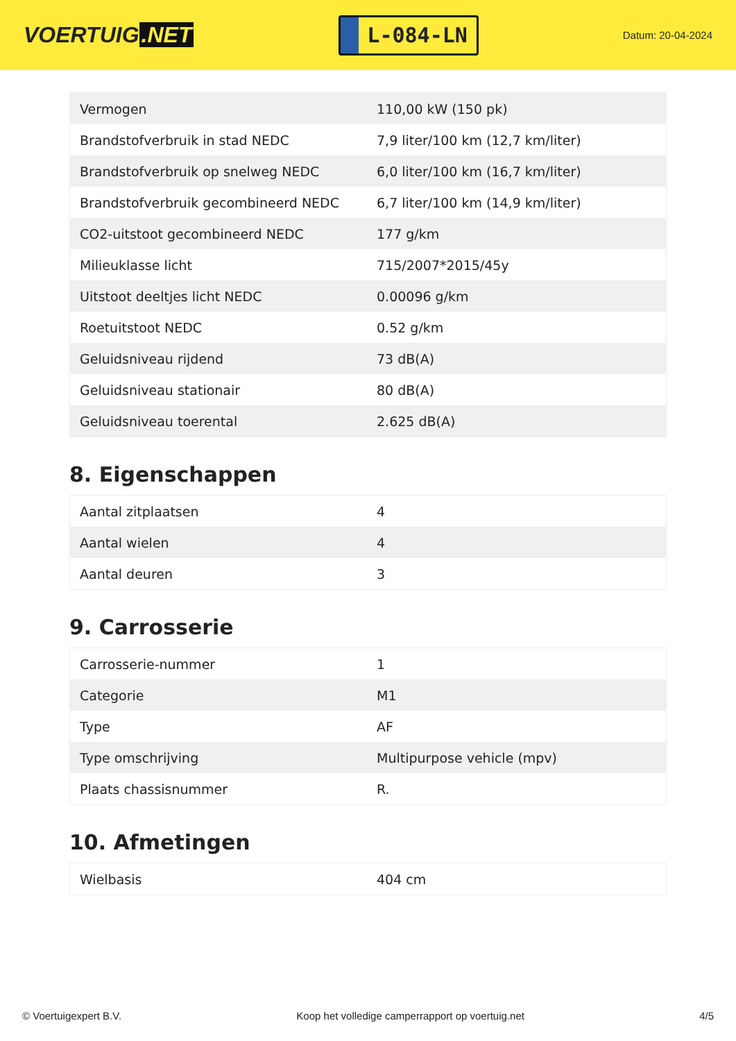VOERTUIG.NET
L-084-LN
Datum: 20-04-2024
| Vermogen | 110,00 kW (150 pk) |
| Brandstofverbruik in stad NEDC | 7,9 liter/100 km (12,7 km/liter) |
| Brandstofverbruik op snelweg NEDC | 6,0 liter/100 km (16,7 km/liter) |
| Brandstofverbruik gecombineerd NEDC | 6,7 liter/100 km (14,9 km/liter) |
| CO2-uitstoot gecombineerd NEDC | 177 g/km |
| Milieuklasse licht | 715/2007*2015/45y |
| Uitstoot deeltjes licht NEDC | 0.00096 g/km |
| Roetuitstoot NEDC | 0.52 g/km |
| Geluidsniveau rijdend | 73 dB(A) |
| Geluidsniveau stationair | 80 dB(A) |
| Geluidsniveau toerental | 2.625 dB(A) |
8. Eigenschappen
| Aantal zitplaatsen | 4 |
| Aantal wielen | 4 |
| Aantal deuren | 3 |
9. Carrosserie
| Carrosserie-nummer | 1 |
| Categorie | M1 |
| Type | AF |
| Type omschrijving | Multipurpose vehicle (mpv) |
| Plaats chassisnummer | R. |
10. Afmetingen
| Wielbasis | 404 cm |
© Voertuigexpert B.V. Koop het volledige camperrapport op voertuig.net 4/5